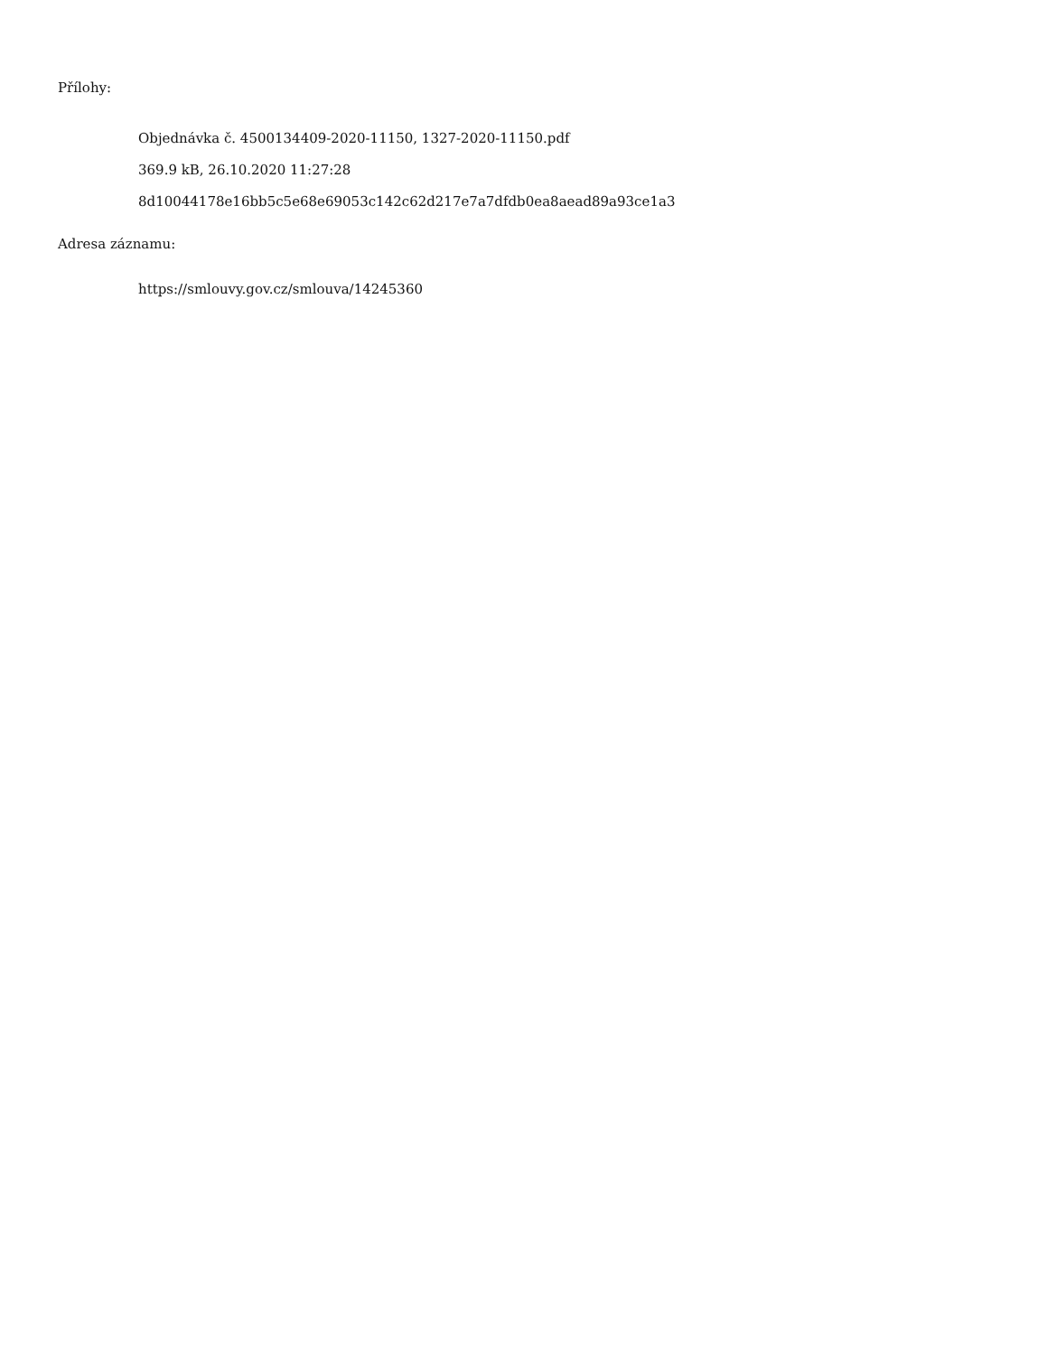Přílohy:
Objednávka č. 4500134409-2020-11150, 1327-2020-11150.pdf
369.9 kB, 26.10.2020 11:27:28
8d10044178e16bb5c5e68e69053c142c62d217e7a7dfdb0ea8aead89a93ce1a3
Adresa záznamu:
https://smlouvy.gov.cz/smlouva/14245360